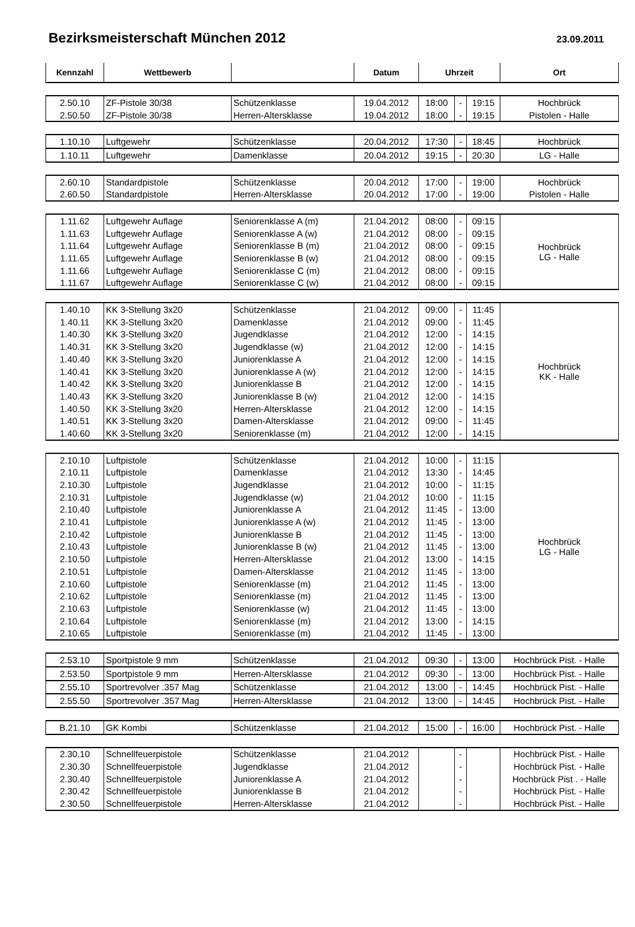Bezirksmeisterschaft München 2012
23.09.2011
| Kennzahl | Wettbewerb | | Datum | Uhrzeit | | | Ort |
| --- | --- | --- | --- | --- | --- | --- | --- |
| 2.50.10 | ZF-Pistole 30/38 | Schützenklasse | 19.04.2012 | 18:00 | - | 19:15 | Hochbrück |
| 2.50.50 | ZF-Pistole 30/38 | Herren-Altersklasse | 19.04.2012 | 18:00 | - | 19:15 | Pistolen - Halle |
| 1.10.10 | Luftgewehr | Schützenklasse | 20.04.2012 | 17:30 | - | 18:45 | Hochbrück |
| 1.10.11 | Luftgewehr | Damenklasse | 20.04.2012 | 19:15 | - | 20:30 | LG - Halle |
| 2.60.10 | Standardpistole | Schützenklasse | 20.04.2012 | 17:00 | - | 19:00 | Hochbrück |
| 2.60.50 | Standardpistole | Herren-Altersklasse | 20.04.2012 | 17:00 | - | 19:00 | Pistolen - Halle |
| 1.11.62 | Luftgewehr Auflage | Seniorenklasse A (m) | 21.04.2012 | 08:00 | - | 09:15 | Hochbrück LG - Halle |
| 1.11.63 | Luftgewehr Auflage | Seniorenklasse A (w) | 21.04.2012 | 08:00 | - | 09:15 | |
| 1.11.64 | Luftgewehr Auflage | Seniorenklasse B (m) | 21.04.2012 | 08:00 | - | 09:15 | |
| 1.11.65 | Luftgewehr Auflage | Seniorenklasse B (w) | 21.04.2012 | 08:00 | - | 09:15 | |
| 1.11.66 | Luftgewehr Auflage | Seniorenklasse C (m) | 21.04.2012 | 08:00 | - | 09:15 | |
| 1.11.67 | Luftgewehr Auflage | Seniorenklasse C (w) | 21.04.2012 | 08:00 | - | 09:15 | |
| 1.40.10 | KK 3-Stellung 3x20 | Schützenklasse | 21.04.2012 | 09:00 | - | 11:45 | Hochbrück KK - Halle |
| 1.40.11 | KK 3-Stellung 3x20 | Damenklasse | 21.04.2012 | 09:00 | - | 11:45 | |
| 1.40.30 | KK 3-Stellung 3x20 | Jugendklasse | 21.04.2012 | 12:00 | - | 14:15 | |
| 1.40.31 | KK 3-Stellung 3x20 | Jugendklasse (w) | 21.04.2012 | 12:00 | - | 14:15 | |
| 1.40.40 | KK 3-Stellung 3x20 | Juniorenklasse A | 21.04.2012 | 12:00 | - | 14:15 | |
| 1.40.41 | KK 3-Stellung 3x20 | Juniorenklasse A (w) | 21.04.2012 | 12:00 | - | 14:15 | |
| 1.40.42 | KK 3-Stellung 3x20 | Juniorenklasse B | 21.04.2012 | 12:00 | - | 14:15 | |
| 1.40.43 | KK 3-Stellung 3x20 | Juniorenklasse B (w) | 21.04.2012 | 12:00 | - | 14:15 | |
| 1.40.50 | KK 3-Stellung 3x20 | Herren-Altersklasse | 21.04.2012 | 12:00 | - | 14:15 | |
| 1.40.51 | KK 3-Stellung 3x20 | Damen-Altersklasse | 21.04.2012 | 09:00 | - | 11:45 | |
| 1.40.60 | KK 3-Stellung 3x20 | Seniorenklasse (m) | 21.04.2012 | 12:00 | - | 14:15 | |
| 2.10.10 | Luftpistole | Schützenklasse | 21.04.2012 | 10:00 | - | 11:15 | Hochbrück LG - Halle |
| 2.10.11 | Luftpistole | Damenklasse | 21.04.2012 | 13:30 | - | 14:45 | |
| 2.10.30 | Luftpistole | Jugendklasse | 21.04.2012 | 10:00 | - | 11:15 | |
| 2.10.31 | Luftpistole | Jugendklasse (w) | 21.04.2012 | 10:00 | - | 11:15 | |
| 2.10.40 | Luftpistole | Juniorenklasse A | 21.04.2012 | 11:45 | - | 13:00 | |
| 2.10.41 | Luftpistole | Juniorenklasse A (w) | 21.04.2012 | 11:45 | - | 13:00 | |
| 2.10.42 | Luftpistole | Juniorenklasse B | 21.04.2012 | 11:45 | - | 13:00 | |
| 2.10.43 | Luftpistole | Juniorenklasse B (w) | 21.04.2012 | 11:45 | - | 13:00 | |
| 2.10.50 | Luftpistole | Herren-Altersklasse | 21.04.2012 | 13:00 | - | 14:15 | |
| 2.10.51 | Luftpistole | Damen-Altersklasse | 21.04.2012 | 11:45 | - | 13:00 | |
| 2.10.60 | Luftpistole | Seniorenklasse (m) | 21.04.2012 | 11:45 | - | 13:00 | |
| 2.10.62 | Luftpistole | Seniorenklasse (m) | 21.04.2012 | 11:45 | - | 13:00 | |
| 2.10.63 | Luftpistole | Seniorenklasse (w) | 21.04.2012 | 11:45 | - | 13:00 | |
| 2.10.64 | Luftpistole | Seniorenklasse (m) | 21.04.2012 | 13:00 | - | 14:15 | |
| 2.10.65 | Luftpistole | Seniorenklasse (m) | 21.04.2012 | 11:45 | - | 13:00 | |
| 2.53.10 | Sportpistole 9 mm | Schützenklasse | 21.04.2012 | 09:30 | - | 13:00 | Hochbrück Pist. - Halle |
| 2.53.50 | Sportpistole 9 mm | Herren-Altersklasse | 21.04.2012 | 09:30 | - | 13:00 | Hochbrück Pist. - Halle |
| 2.55.10 | Sportrevolver .357 Mag | Schützenklasse | 21.04.2012 | 13:00 | - | 14:45 | Hochbrück Pist. - Halle |
| 2.55.50 | Sportrevolver .357 Mag | Herren-Altersklasse | 21.04.2012 | 13:00 | - | 14:45 | Hochbrück Pist. - Halle |
| B.21.10 | GK Kombi | Schützenklasse | 21.04.2012 | 15:00 | - | 16:00 | Hochbrück Pist. - Halle |
| 2.30.10 | Schnellfeuerpistole | Schützenklasse | 21.04.2012 | | - | | Hochbrück Pist. - Halle |
| 2.30.30 | Schnellfeuerpistole | Jugendklasse | 21.04.2012 | | - | | Hochbrück Pist. - Halle |
| 2.30.40 | Schnellfeuerpistole | Juniorenklasse A | 21.04.2012 | | - | | Hochbrück Pist . - Halle |
| 2.30.42 | Schnellfeuerpistole | Juniorenklasse B | 21.04.2012 | | - | | Hochbrück Pist. - Halle |
| 2.30.50 | Schnellfeuerpistole | Herren-Altersklasse | 21.04.2012 | | - | | Hochbrück Pist. - Halle |